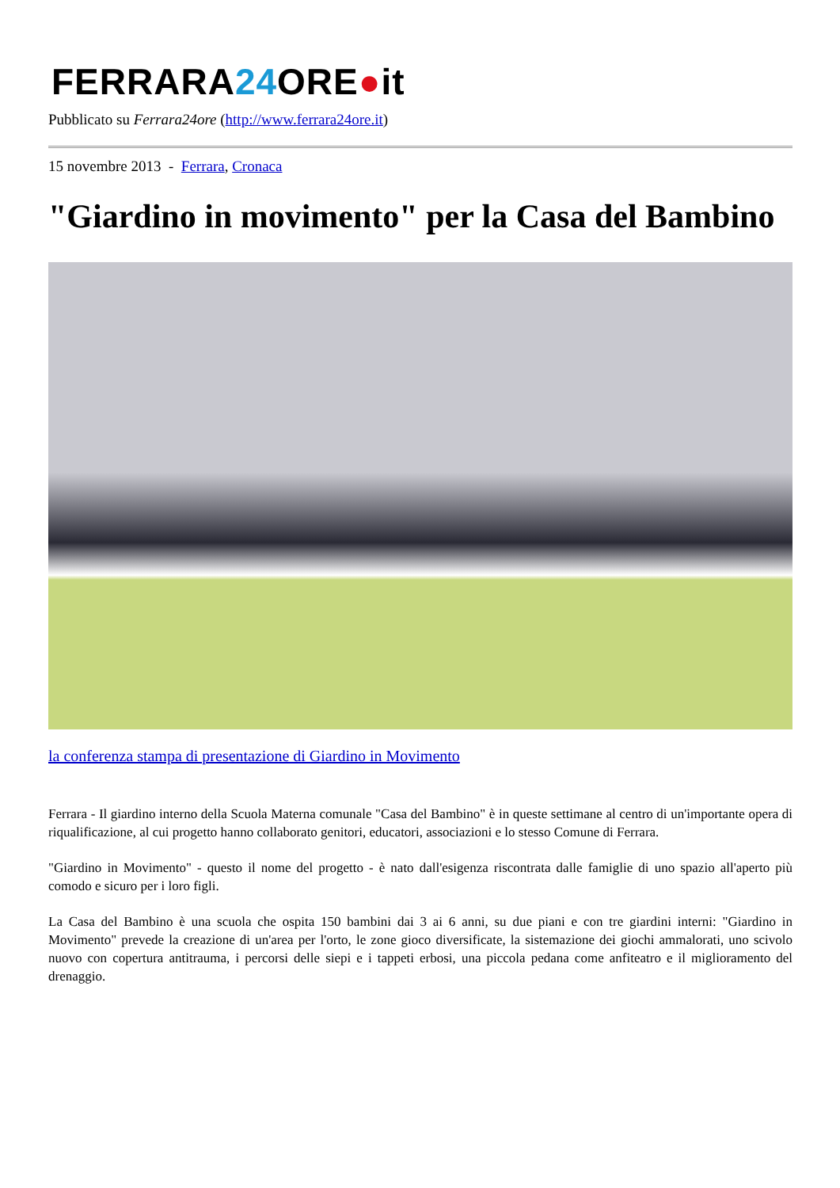FERRARA24 ORE●it
Pubblicato su Ferrara24ore (http://www.ferrara24ore.it)
15 novembre 2013 - Ferrara, Cronaca
"Giardino in movimento" per la Casa del Bambino
la conferenza stampa di presentazione di Giardino in Movimento
Ferrara - Il giardino interno della Scuola Materna comunale "Casa del Bambino" è in queste settimane al centro di un'importante opera di riqualificazione, al cui progetto hanno collaborato genitori, educatori, associazioni e lo stesso Comune di Ferrara.
"Giardino in Movimento" - questo il nome del progetto - è nato dall'esigenza riscontrata dalle famiglie di uno spazio all'aperto più comodo e sicuro per i loro figli.
La Casa del Bambino è una scuola che ospita 150 bambini dai 3 ai 6 anni, su due piani e con tre giardini interni: "Giardino in Movimento" prevede la creazione di un'area per l'orto, le zone gioco diversificate, la sistemazione dei giochi ammalorati, uno scivolo nuovo con copertura antitrauma, i percorsi delle siepi e i tappeti erbosi, una piccola pedana come anfiteatro e il miglioramento del drenaggio.